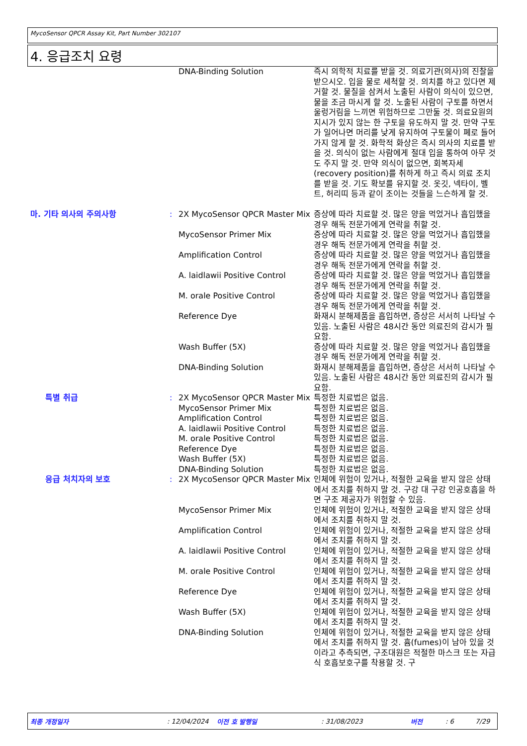MycoSensor QPCR Assay Kit, Part Number 302107
4. 응급조치 요령
| | | DNA-Binding Solution | 즉시 의학적 치료를 받을 것. 의료기관(의사)의 진찰을 받으시오. 입을 물로 세척할 것. 의치를 하고 있다면 제거할 것. 물질을 삼켜서 노출된 사람이 의식이 있으면, 물을 조금 마시게 할 것. 노출된 사람이 구토를 하면서 울렁거림을 느끼면 위험하므로 그만둘 것. 의료요원의 지시가 있지 않는 한 구토을 유도하지 말 것. 만약 구토가 일어나면 머리를 낮게 유지하여 구토물이 폐로 들어가지 않게 할 것. 화학적 화상은 즉시 의사의 치료를 받을 것. 의식이 없는 사람에게 절대 입을 통하여 아무 것도 주지 말 것. 만약 의식이 없으면, 회복자세(recovery position)를 취하게 하고 즉시 의료 조치를 받을 것. 기도 확보를 유지할 것. 옷깃, 넥타이, 벨트, 허리띠 등과 같이 조이는 것들을 느슨하게 할 것. |
| 마. 기타 의사의 주의사항 | : | 2X MycoSensor QPCR Master Mix | 증상에 따라 치료할 것. 많은 양을 먹었거나 흡입했을 경우 해독 전문가에게 연락을 취할 것. |
| | | MycoSensor Primer Mix | 증상에 따라 치료할 것. 많은 양을 먹었거나 흡입했을 경우 해독 전문가에게 연락을 취할 것. |
| | | Amplification Control | 증상에 따라 치료할 것. 많은 양을 먹었거나 흡입했을 경우 해독 전문가에게 연락을 취할 것. |
| | | A. laidlawii Positive Control | 증상에 따라 치료할 것. 많은 양을 먹었거나 흡입했을 경우 해독 전문가에게 연락을 취할 것. |
| | | M. orale Positive Control | 증상에 따라 치료할 것. 많은 양을 먹었거나 흡입했을 경우 해독 전문가에게 연락을 취할 것. |
| | | Reference Dye | 화재시 분해제품을 흡입하면, 증상은 서서히 나타날 수 있음. 노출된 사람은 48시간 동안 의료진의 감시가 필요함. |
| | | Wash Buffer (5X) | 증상에 따라 치료할 것. 많은 양을 먹었거나 흡입했을 경우 해독 전문가에게 연락을 취할 것. |
| | | DNA-Binding Solution | 화재시 분해제품을 흡입하면, 증상은 서서히 나타날 수 있음. 노출된 사람은 48시간 동안 의료진의 감시가 필요함. |
| 특별 취급 | : | 2X MycoSensor QPCR Master Mix | 특정한 치료법은 없음. |
| | | MycoSensor Primer Mix | 특정한 치료법은 없음. |
| | | Amplification Control | 특정한 치료법은 없음. |
| | | A. laidlawii Positive Control | 특정한 치료법은 없음. |
| | | M. orale Positive Control | 특정한 치료법은 없음. |
| | | Reference Dye | 특정한 치료법은 없음. |
| | | Wash Buffer (5X) | 특정한 치료법은 없음. |
| | | DNA-Binding Solution | 특정한 치료법은 없음. |
| 응급 처치자의 보호 | : | 2X MycoSensor QPCR Master Mix | 인체에 위험이 있거나, 적절한 교육을 받지 않은 상태에서 조치를 취하지 말 것. 구강 대 구강 인공호흡을 하면 구조 제공자가 위험할 수 있음. |
| | | MycoSensor Primer Mix | 인체에 위험이 있거나, 적절한 교육을 받지 않은 상태에서 조치를 취하지 말 것. |
| | | Amplification Control | 인체에 위험이 있거나, 적절한 교육을 받지 않은 상태에서 조치를 취하지 말 것. |
| | | A. laidlawii Positive Control | 인체에 위험이 있거나, 적절한 교육을 받지 않은 상태에서 조치를 취하지 말 것. |
| | | M. orale Positive Control | 인체에 위험이 있거나, 적절한 교육을 받지 않은 상태에서 조치를 취하지 말 것. |
| | | Reference Dye | 인체에 위험이 있거나, 적절한 교육을 받지 않은 상태에서 조치를 취하지 말 것. |
| | | Wash Buffer (5X) | 인체에 위험이 있거나, 적절한 교육을 받지 않은 상태에서 조치를 취하지 말 것. |
| | | DNA-Binding Solution | 인체에 위험이 있거나, 적절한 교육을 받지 않은 상태에서 조치를 취하지 말 것. 흄(fumes)이 남아 있을 것이라고 추측되면, 구조대원은 적절한 마스크 또는 자급식 호흡보호구를 착용할 것. 구 |
최종 개정일자: 12/04/2024 이전 호 발행일: 31/08/2023 버전: 6 7/29